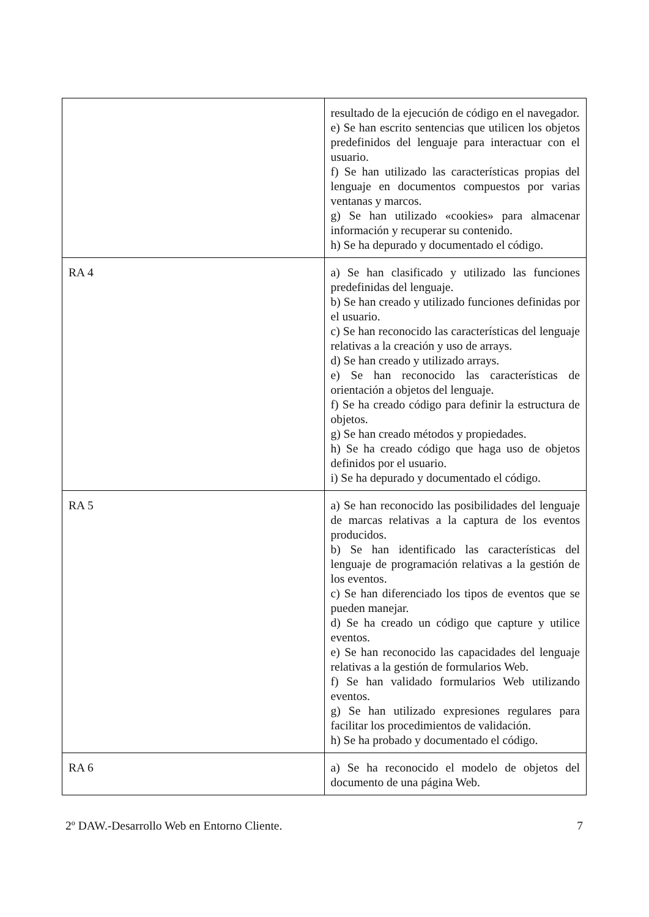| | resultado de la ejecución de código en el navegador. e) Se han escrito sentencias que utilicen los objetos predefinidos del lenguaje para interactuar con el usuario. f) Se han utilizado las características propias del lenguaje en documentos compuestos por varias ventanas y marcos. g) Se han utilizado «cookies» para almacenar información y recuperar su contenido. h) Se ha depurado y documentado el código. |
| RA 4 | a) Se han clasificado y utilizado las funciones predefinidas del lenguaje. b) Se han creado y utilizado funciones definidas por el usuario. c) Se han reconocido las características del lenguaje relativas a la creación y uso de arrays. d) Se han creado y utilizado arrays. e) Se han reconocido las características de orientación a objetos del lenguaje. f) Se ha creado código para definir la estructura de objetos. g) Se han creado métodos y propiedades. h) Se ha creado código que haga uso de objetos definidos por el usuario. i) Se ha depurado y documentado el código. |
| RA 5 | a) Se han reconocido las posibilidades del lenguaje de marcas relativas a la captura de los eventos producidos. b) Se han identificado las características del lenguaje de programación relativas a la gestión de los eventos. c) Se han diferenciado los tipos de eventos que se pueden manejar. d) Se ha creado un código que capture y utilice eventos. e) Se han reconocido las capacidades del lenguaje relativas a la gestión de formularios Web. f) Se han validado formularios Web utilizando eventos. g) Se han utilizado expresiones regulares para facilitar los procedimientos de validación. h) Se ha probado y documentado el código. |
| RA 6 | a) Se ha reconocido el modelo de objetos del documento de una página Web. |
2º DAW.-Desarrollo Web en Entorno Cliente. 7